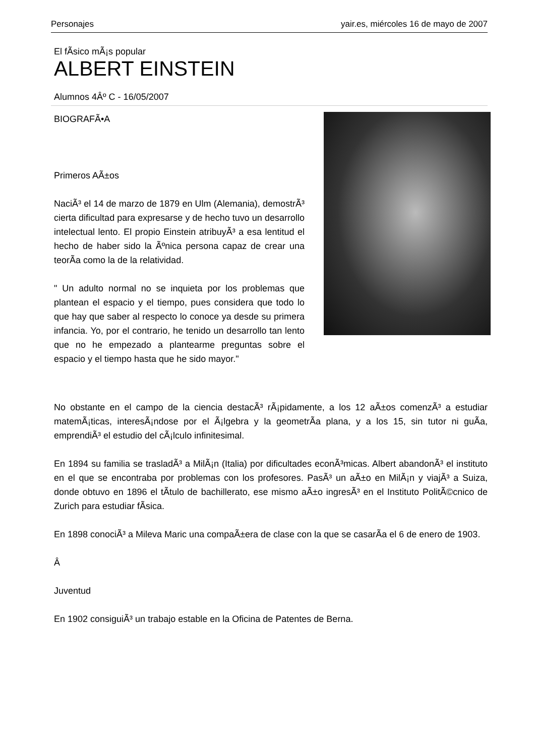Personajes yair.es, miércoles 16 de mayo de 2007
El fÃ­sico mÃ¡s popular
ALBERT EINSTEIN
Alumnos 4Âº C - 16/05/2007
BIOGRAFÃ•A
Primeros AÃ±os
NaciÃ³ el 14 de marzo de 1879 en Ulm (Alemania), demostrÃ³ cierta dificultad para expresarse y de hecho tuvo un desarrollo intelectual lento. El propio Einstein atribuyÃ³ a esa lentitud el hecho de haber sido la Ãºnica persona capaz de crear una teorÃ­a como la de la relatividad.
" Un adulto normal no se inquieta por los problemas que plantean el espacio y el tiempo, pues considera que todo lo que hay que saber al respecto lo conoce ya desde su primera infancia. Yo, por el contrario, he tenido un desarrollo tan lento que no he empezado a plantearme preguntas sobre el espacio y el tiempo hasta que he sido mayor."
No obstante en el campo de la ciencia destacÃ³ rÃ¡pidamente, a los 12 aÃ±os comenzÃ³ a estudiar matemÃ¡ticas, interesÃ¡ndose por el Ã¡lgebra y la geometrÃ­a plana, y a los 15, sin tutor ni guÃ­a, emprendiÃ³ el estudio del cÃ¡lculo infinitesimal.
En 1894 su familia se trasladÃ³ a MilÃ¡n (Italia) por dificultades econÃ³micas. Albert abandonÃ³ el instituto en el que se encontraba por problemas con los profesores. PasÃ³ un aÃ±o en MilÃ¡n y viajÃ³ a Suiza, donde obtuvo en 1896 el tÃ­tulo de bachillerato, ese mismo aÃ±o ingresÃ³ en el Instituto PolitÃ©cnico de Zurich para estudiar fÃ­sica.
En 1898 conociÃ³ a Mileva Maric una compaÃ±era de clase con la que se casarÃ­a el 6 de enero de 1903.
Â
Juventud
En 1902 consiguiÃ³ un trabajo estable en la Oficina de Patentes de Berna.